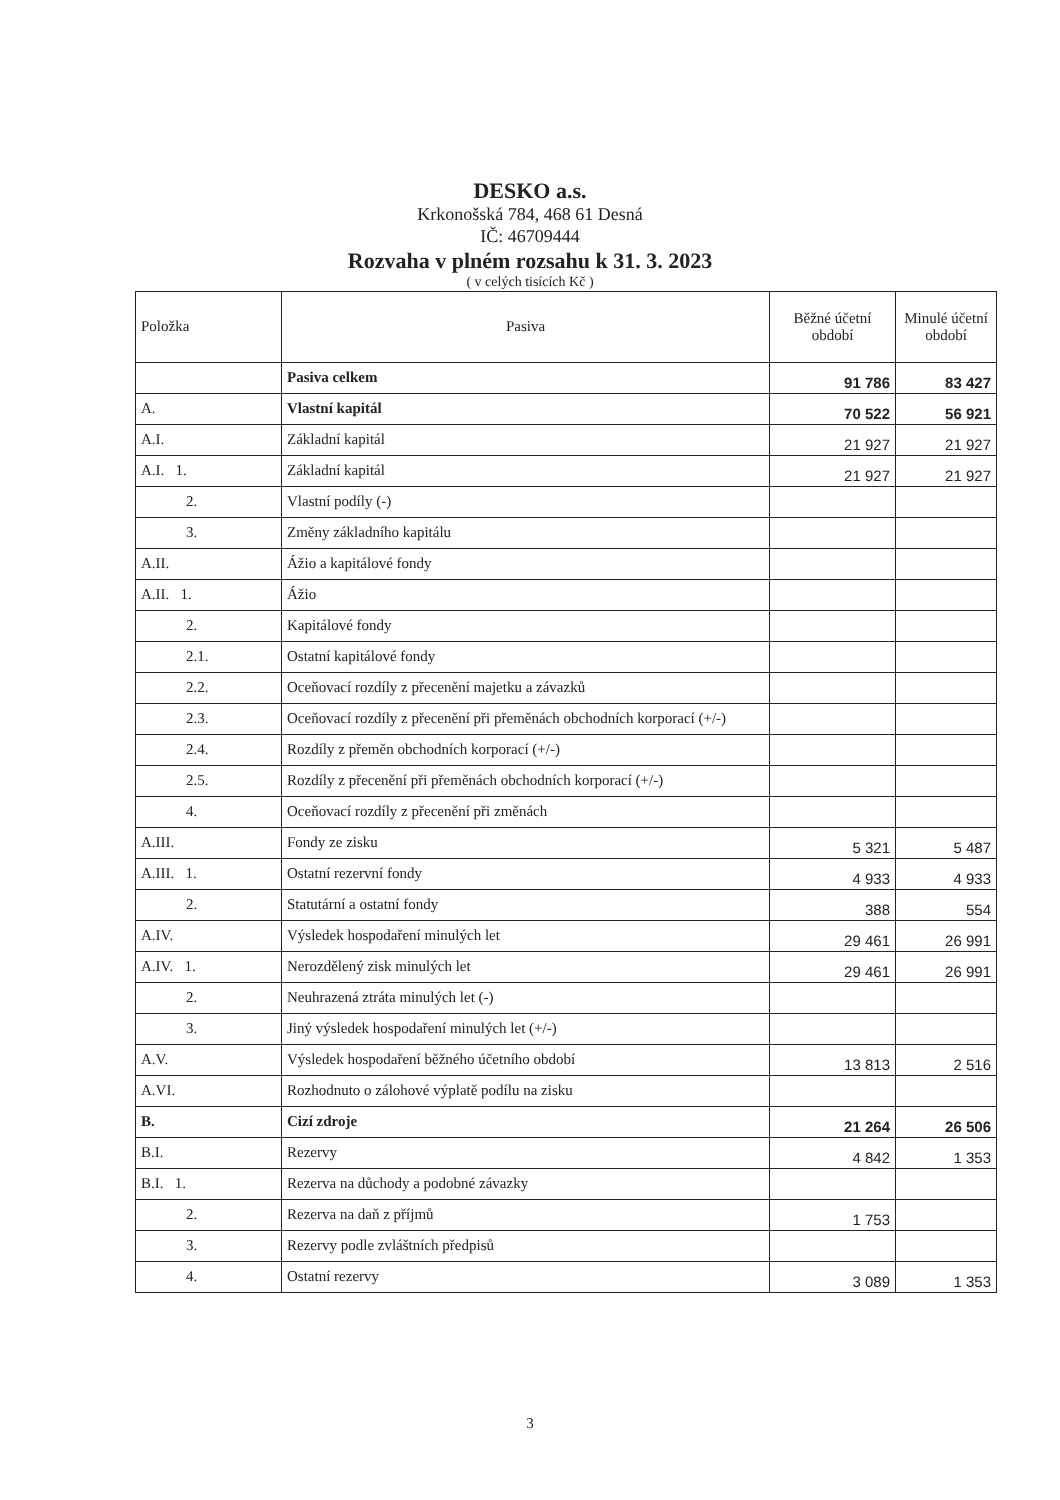DESKO a.s.
Krkonošská 784, 468 61 Desná
IČ: 46709444
Rozvaha v plném rozsahu k 31. 3. 2023
( v celých tisících Kč )
| Položka | Pasiva | Běžné účetní období | Minulé účetní období |
| --- | --- | --- | --- |
| | Pasiva celkem | 91 786 | 83 427 |
| A. | Vlastní kapitál | 70 522 | 56 921 |
| A.I. | Základní kapitál | 21 927 | 21 927 |
| A.I. 1. | Základní kapitál | 21 927 | 21 927 |
| 2. | Vlastní podíly (-) | | |
| 3. | Změny základního kapitálu | | |
| A.II. | Ážio a kapitálové fondy | | |
| A.II. 1. | Ážio | | |
| 2. | Kapitálové fondy | | |
| 2.1. | Ostatní kapitálové fondy | | |
| 2.2. | Oceňovací rozdíly z přecenění majetku a závazků | | |
| 2.3. | Oceňovací rozdíly z přecenění při přeměnách obchodních korporací (+/-) | | |
| 2.4. | Rozdíly z přeměn obchodních korporací (+/-) | | |
| 2.5. | Rozdíly z přecenění při přeměnách obchodních korporací (+/-) | | |
| 4. | Oceňovací rozdíly z přecenění při změnách | | |
| A.III. | Fondy ze zisku | 5 321 | 5 487 |
| A.III. 1. | Ostatní rezervní fondy | 4 933 | 4 933 |
| 2. | Statutární a ostatní fondy | 388 | 554 |
| A.IV. | Výsledek hospodaření minulých let | 29 461 | 26 991 |
| A.IV. 1. | Nerozdělený zisk minulých let | 29 461 | 26 991 |
| 2. | Neuhrazená ztráta minulých let (-) | | |
| 3. | Jiný výsledek hospodaření minulých let (+/-) | | |
| A.V. | Výsledek hospodaření běžného účetního období | 13 813 | 2 516 |
| A.VI. | Rozhodnuto o zálohové výplatě podílu na zisku | | |
| B. | Cizí zdroje | 21 264 | 26 506 |
| B.I. | Rezervy | 4 842 | 1 353 |
| B.I. 1. | Rezerva na důchody a podobné závazky | | |
| 2. | Rezerva na daň z příjmů | 1 753 | |
| 3. | Rezervy podle zvláštních předpisů | | |
| 4. | Ostatní rezervy | 3 089 | 1 353 |
3